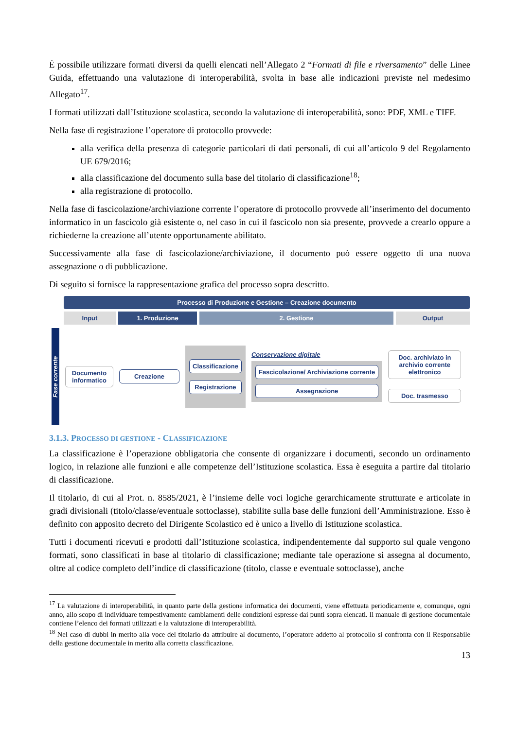È possibile utilizzare formati diversi da quelli elencati nell’Allegato 2 “Formati di file e riversamento” delle Linee Guida, effettuando una valutazione di interoperabilità, svolta in base alle indicazioni previste nel medesimo Allegato<sup>17</sup>.
I formati utilizzati dall’Istituzione scolastica, secondo la valutazione di interoperabilità, sono: PDF, XML e TIFF.
Nella fase di registrazione l’operatore di protocollo provvede:
alla verifica della presenza di categorie particolari di dati personali, di cui all’articolo 9 del Regolamento UE 679/2016;
alla classificazione del documento sulla base del titolario di classificazione<sup>18</sup>;
alla registrazione di protocollo.
Nella fase di fascicolazione/archiviazione corrente l’operatore di protocollo provvede all’inserimento del documento informatico in un fascicolo già esistente o, nel caso in cui il fascicolo non sia presente, provvede a crearlo oppure a richiederne la creazione all’utente opportunamente abilitato.
Successivamente alla fase di fascicolazione/archiviazione, il documento può essere oggetto di una nuova assegnazione o di pubblicazione.
Di seguito si fornisce la rappresentazione grafica del processo sopra descritto.
Processo di Produzione e Gestione – Creazione documento
Input 1. Produzione 2. Gestione Output
Fase corrente
Documento informatico
Creazione
Classificazione
Registrazione
Conservazione digitale
Fascicolazione/ Archiviazione corrente
Assegnazione
Doc. archiviato in archivio corrente elettronico
Doc. trasmesso
3.1.3. PROCESSO DI GESTIONE - CLASSIFICAZIONE
La classificazione è l’operazione obbligatoria che consente di organizzare i documenti, secondo un ordinamento logico, in relazione alle funzioni e alle competenze dell’Istituzione scolastica. Essa è eseguita a partire dal titolario di classificazione.
Il titolario, di cui al Prot. n. 8585/2021, è l’insieme delle voci logiche gerarchicamente strutturate e articolate in gradi divisionali (titolo/classe/eventuale sottoclasse), stabilite sulla base delle funzioni dell’Amministrazione. Esso è definito con apposito decreto del Dirigente Scolastico ed è unico a livello di Istituzione scolastica.
Tutti i documenti ricevuti e prodotti dall’Istituzione scolastica, indipendentemente dal supporto sul quale vengono formati, sono classificati in base al titolario di classificazione; mediante tale operazione si assegna al documento, oltre al codice completo dell’indice di classificazione (titolo, classe e eventuale sottoclasse), anche
<sup>17</sup> La valutazione di interoperabilità, in quanto parte della gestione informatica dei documenti, viene effettuata periodicamente e, comunque, ogni anno, allo scopo di individuare tempestivamente cambiamenti delle condizioni espresse dai punti sopra elencati. Il manuale di gestione documentale contiene l’elenco dei formati utilizzati e la valutazione di interoperabilità.
<sup>18</sup> Nel caso di dubbi in merito alla voce del titolario da attribuire al documento, l’operatore addetto al protocollo si confronta con il Responsabile della gestione documentale in merito alla corretta classificazione.
13